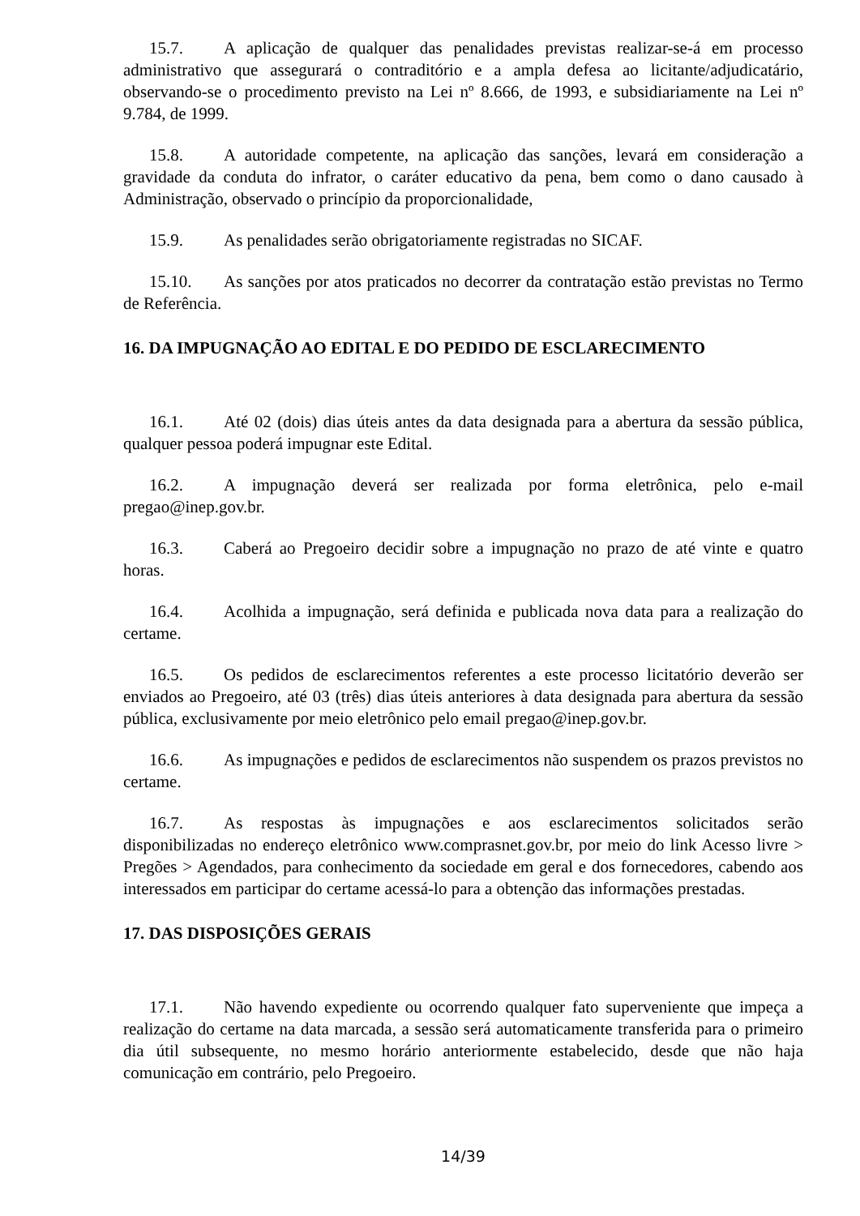15.7. A aplicação de qualquer das penalidades previstas realizar-se-á em processo administrativo que assegurará o contraditório e a ampla defesa ao licitante/adjudicatário, observando-se o procedimento previsto na Lei nº 8.666, de 1993, e subsidiariamente na Lei nº 9.784, de 1999.
15.8. A autoridade competente, na aplicação das sanções, levará em consideração a gravidade da conduta do infrator, o caráter educativo da pena, bem como o dano causado à Administração, observado o princípio da proporcionalidade,
15.9. As penalidades serão obrigatoriamente registradas no SICAF.
15.10. As sanções por atos praticados no decorrer da contratação estão previstas no Termo de Referência.
16. DA IMPUGNAÇÃO AO EDITAL E DO PEDIDO DE ESCLARECIMENTO
16.1. Até 02 (dois) dias úteis antes da data designada para a abertura da sessão pública, qualquer pessoa poderá impugnar este Edital.
16.2. A impugnação deverá ser realizada por forma eletrônica, pelo e-mail pregao@inep.gov.br.
16.3. Caberá ao Pregoeiro decidir sobre a impugnação no prazo de até vinte e quatro horas.
16.4. Acolhida a impugnação, será definida e publicada nova data para a realização do certame.
16.5. Os pedidos de esclarecimentos referentes a este processo licitatório deverão ser enviados ao Pregoeiro, até 03 (três) dias úteis anteriores à data designada para abertura da sessão pública, exclusivamente por meio eletrônico pelo email pregao@inep.gov.br.
16.6. As impugnações e pedidos de esclarecimentos não suspendem os prazos previstos no certame.
16.7. As respostas às impugnações e aos esclarecimentos solicitados serão disponibilizadas no endereço eletrônico www.comprasnet.gov.br, por meio do link Acesso livre > Pregões > Agendados, para conhecimento da sociedade em geral e dos fornecedores, cabendo aos interessados em participar do certame acessá-lo para a obtenção das informações prestadas.
17. DAS DISPOSIÇÕES GERAIS
17.1. Não havendo expediente ou ocorrendo qualquer fato superveniente que impeça a realização do certame na data marcada, a sessão será automaticamente transferida para o primeiro dia útil subsequente, no mesmo horário anteriormente estabelecido, desde que não haja comunicação em contrário, pelo Pregoeiro.
14/39